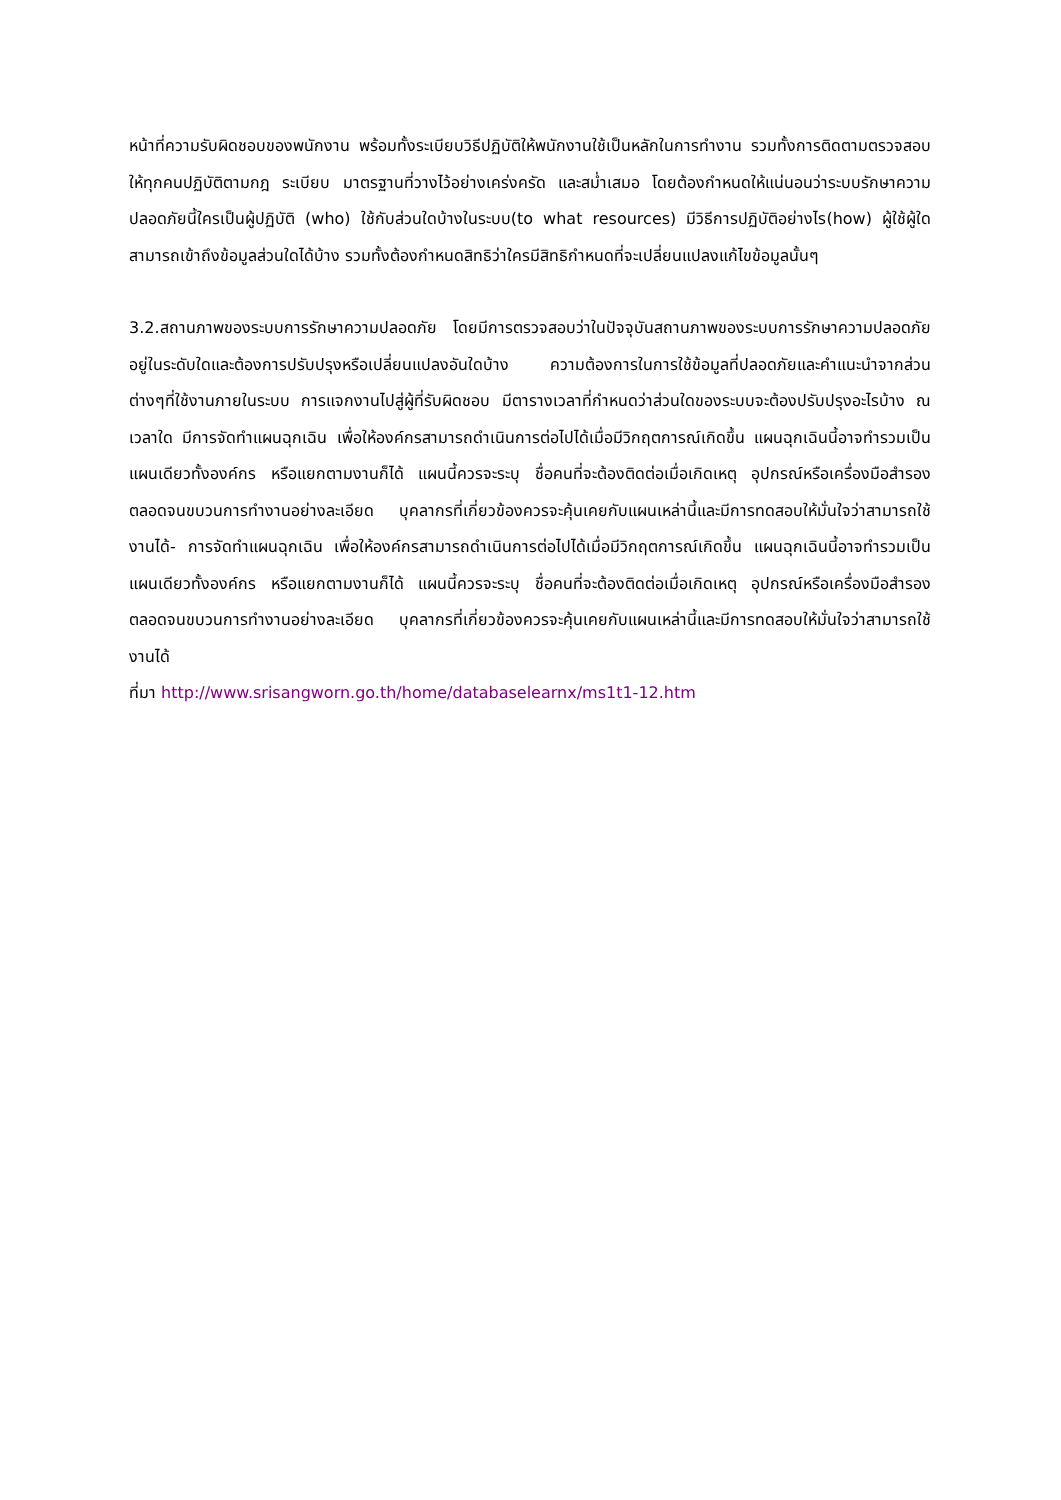หน้าที่ความรับผิดชอบของพนักงาน พร้อมทั้งระเบียบวิธีปฏิบัติให้พนักงานใช้เป็นหลักในการทำงาน รวมทั้งการติดตามตรวจสอบให้ทุกคนปฏิบัติตามกฎ ระเบียบ มาตรฐานที่วางไว้อย่างเคร่งครัด และสม่ำเสมอ โดยต้องกำหนดให้แน่นอนว่าระบบรักษาความปลอดภัยนี้ใครเป็นผู้ปฏิบัติ (who) ใช้กับส่วนใดบ้างในระบบ(to what resources) มีวิธีการปฏิบัติอย่างไร(how) ผู้ใช้ผู้ใดสามารถเข้าถึงข้อมูลส่วนใดได้บ้าง รวมทั้งต้องกำหนดสิทธิว่าใครมีสิทธิกำหนดที่จะเปลี่ยนแปลงแก้ไขข้อมูลนั้นๆ
3.2.สถานภาพของระบบการรักษาความปลอดภัย โดยมีการตรวจสอบว่าในปัจจุบันสถานภาพของระบบการรักษาความปลอดภัยอยู่ในระดับใดและต้องการปรับปรุงหรือเปลี่ยนแปลงอันใดบ้าง ความต้องการในการใช้ข้อมูลที่ปลอดภัยและคำแนะนำจากส่วนต่างๆที่ใช้งานภายในระบบ การแจกงานไปสู่ผู้ที่รับผิดชอบ มีตารางเวลาที่กำหนดว่าส่วนใดของระบบจะต้องปรับปรุงอะไรบ้าง ณ เวลาใด มีการจัดทำแผนฉุกเฉิน เพื่อให้องค์กรสามารถดำเนินการต่อไปได้เมื่อมีวิกฤตการณ์เกิดขึ้น แผนฉุกเฉินนี้อาจทำรวมเป็นแผนเดียวทั้งองค์กร หรือแยกตามงานก็ได้ แผนนี้ควรจะระบุ ชื่อคนที่จะต้องติดต่อเมื่อเกิดเหตุ อุปกรณ์หรือเครื่องมือสำรอง ตลอดจนขบวนการทำงานอย่างละเอียด บุคลากรที่เกี่ยวข้องควรจะคุ้นเคยกับแผนเหล่านี้และมีการทดสอบให้มั่นใจว่าสามารถใช้งานได้- การจัดทำแผนฉุกเฉิน เพื่อให้องค์กรสามารถดำเนินการต่อไปได้เมื่อมีวิกฤตการณ์เกิดขึ้น แผนฉุกเฉินนี้อาจทำรวมเป็นแผนเดียวทั้งองค์กร หรือแยกตามงานก็ได้ แผนนี้ควรจะระบุ ชื่อคนที่จะต้องติดต่อเมื่อเกิดเหตุ อุปกรณ์หรือเครื่องมือสำรอง ตลอดจนขบวนการทำงานอย่างละเอียด บุคลากรที่เกี่ยวข้องควรจะคุ้นเคยกับแผนเหล่านี้และมีการทดสอบให้มั่นใจว่าสามารถใช้งานได้
ที่มา http://www.srisangworn.go.th/home/databaselearnx/ms1t1-12.htm